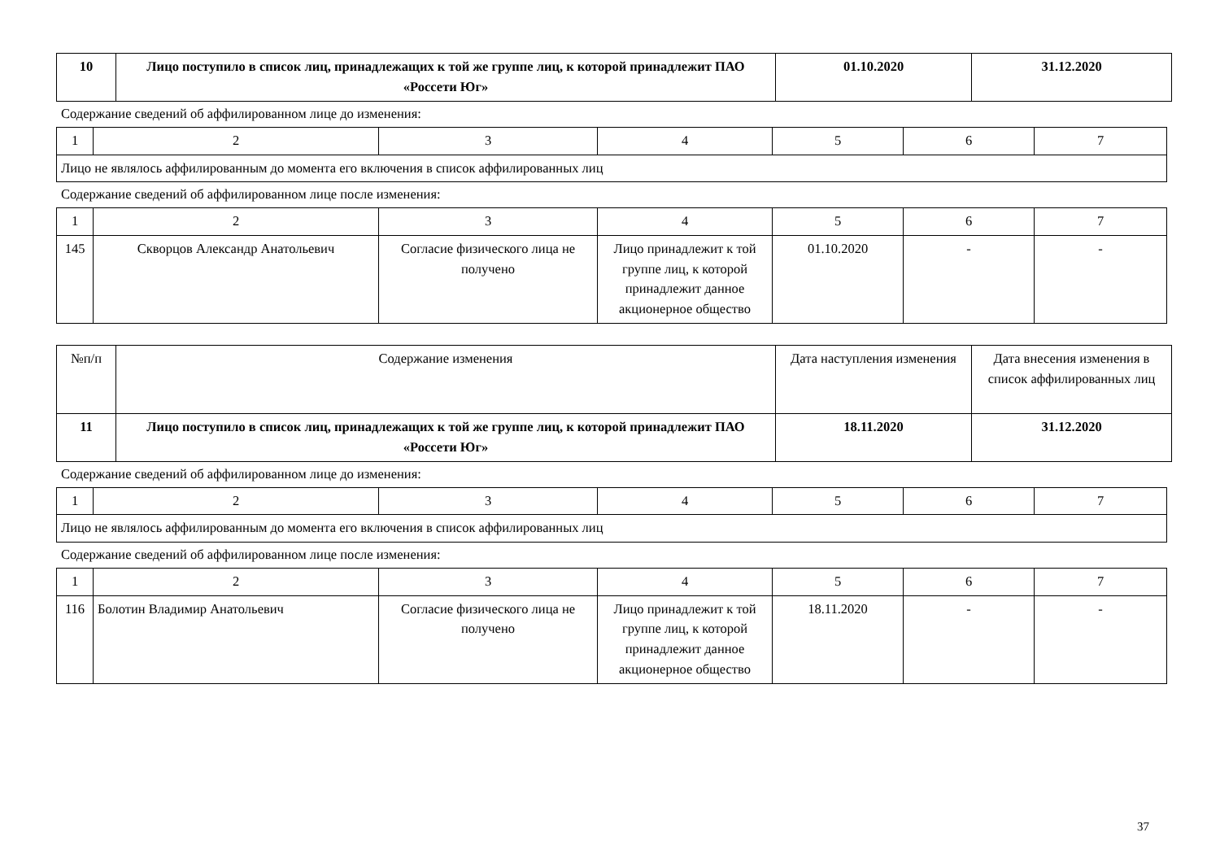| 10 | Лицо поступило в список лиц, принадлежащих к той же группе лиц, к которой принадлежит ПАО «Россети Юг» | 01.10.2020 | 31.12.2020 |
Содержание сведений об аффилированном лице до изменения:
| 1 | 2 | 3 | 4 | 5 | 6 | 7 |
| Лицо не являлось аффилированным до момента его включения в список аффилированных лиц | | | | | | |
Содержание сведений об аффилированном лице после изменения:
| 1 | 2 | 3 | 4 | 5 | 6 | 7 |
| 145 | Скворцов Александр Анатольевич | Согласие физического лица не получено | Лицо принадлежит к той группе лиц, к которой принадлежит данное акционерное общество | 01.10.2020 | - | - |
| №п/п | Содержание изменения | Дата наступления изменения | Дата внесения изменения в список аффилированных лиц |
| 11 | Лицо поступило в список лиц, принадлежащих к той же группе лиц, к которой принадлежит ПАО «Россети Юг» | 18.11.2020 | 31.12.2020 |
Содержание сведений об аффилированном лице до изменения:
| 1 | 2 | 3 | 4 | 5 | 6 | 7 |
| Лицо не являлось аффилированным до момента его включения в список аффилированных лиц | | | | | | |
Содержание сведений об аффилированном лице после изменения:
| 1 | 2 | 3 | 4 | 5 | 6 | 7 |
| 116 | Болотин Владимир Анатольевич | Согласие физического лица не получено | Лицо принадлежит к той группе лиц, к которой принадлежит данное акционерное общество | 18.11.2020 | - | - |
37